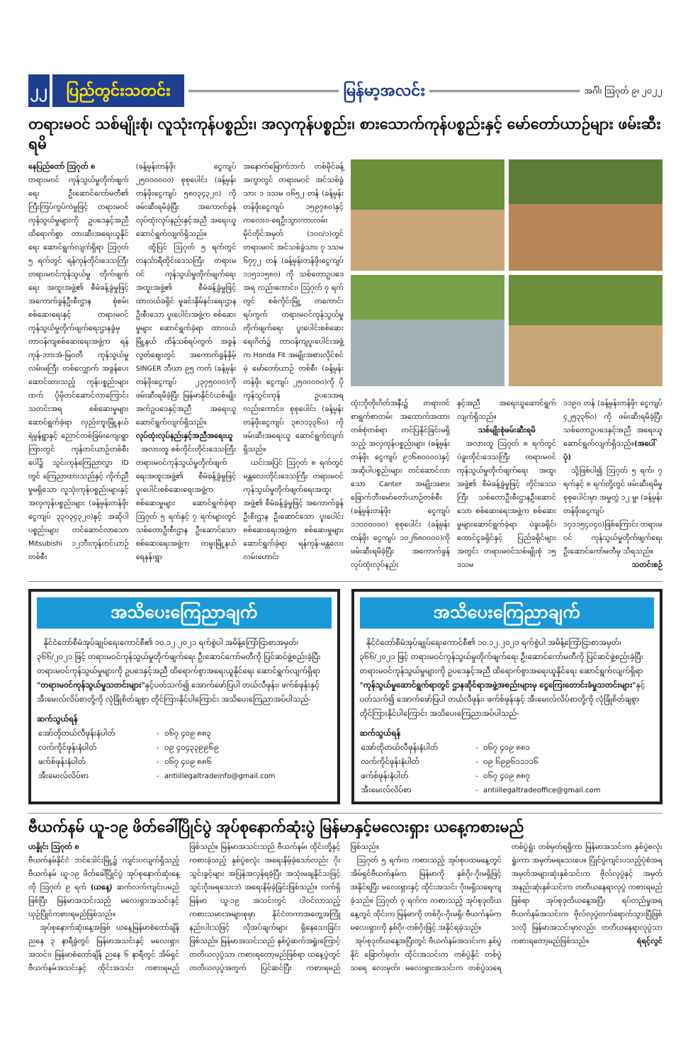၂၂ ပြည်တွင်းသတင်း
မြန်မာ့အလင်း
အင်္ဂါ၊ ဩဂုတ် ၉၊ ၂၀၂၂
တရားမဝင် သစ်မျိုးစုံ၊ လူသုံးကုန်ပစ္စည်း၊ အလှကုန်ပစ္စည်း၊ စားသောက်ကုန်ပစ္စည်းနှင့် မော်တော်ယာဉ်များ ဖမ်းဆီးရမိ
နေပြည်တော် ဩဂုတ် ၈
တရားမဝင် ကုန်သွယ်မှုတိုက်ဖျက်ရေး ဦးဆောင်ကော်မတီ၏ ကြီးကြပ်ကွပ်ကဲမှုဖြင့် တရားမဝင် ကုန်သွယ်မှုများကို ဥပဒေနှင့်အညီ ထိရောက်စွာ တားဆီးအရေးယူနိုင်ရေး ဆောင်ရွက်လျက်ရှိရာ ဩဂုတ် ၅ ရက်တွင် ရန်ကုန်တိုင်းဒေသကြီး တရားမဝင်ကုန်သွယ်မှု တိုက်ဖျက်ရေး အထူးအဖွဲ့၏ စီမံခန့်ခွဲမှုဖြင့် အကောက်ခွန်ဦးစီးဌာန စုံစမ်းစစ်ဆေးရေးနှင့် တရားမဝင် ကုန်သွယ်မှုတိုက်ဖျက်ရေးဌာနခွဲမှ တာဝန်ကျစစ်ဆေးရေးအဖွဲ့က ရန်ကုန်-ဘားအံ-မြဝတီ ကုန်သွယ်မှုလမ်းမကြီး တစ်လျှောက် အခွန်ပေးဆောင်ထားသည့် ကုန်ပစ္စည်းများ ထက် ပိုမိုတင်ဆောင်လာကြောင်း သတင်းအရ စစ်ဆေးမှုများ ဆောင်ရွက်ခဲ့ရာ လှည်းကူးမြို့နယ် ရဲမွန်ရွာနှင့် ညောင်တစ်ခြမ်းကျေးရွာကြားတွင် ကုန်တင်ယာဉ်တစ်စီးပေါ်၌ သွင်းကုန်ကြေညာလွှာ ID တွင် ကြေညာထားသည်နှင့် ကိုက်ညီမှုမရှိသော လူသုံးကုန်ပစ္စည်းများနှင့် အလှကုန်ပစ္စည်းများ (ခန့်မှန်းတန်ဖိုးငွေကျပ် ၃၃၀၃၄၃၂၀)နှင့် အဆိုပါပစ္စည်းများ တင်ဆောင်လာသော Mitsubishi ၁၂ဘီးကုန်တင်ယာဉ်တစ်စီး
(ခန့်မှန်းတန်ဖိုး ငွေကျပ် ၂၅၀၀၀၀၀၀) စုစုပေါင်း (ခန့်မှန်းတန်ဖိုးငွေကျပ် ၅၈၀၃၄၃၂၀) ကို ဖမ်းဆီးရမိခဲ့ပြီး အကောက်ခွန်လုပ်ထုံးလုပ်နည်းနှင့်အညီ အရေးယူ ဆောင်ရွက်လျက်ရှိသည်။
ထို့ပြင် ဩဂုတ် ၅ ရက်တွင် တနင်္သာရီတိုင်းဒေသကြီး တရားမဝင် ကုန်သွယ်မှုတိုက်ဖျက်ရေး အထူးအဖွဲ့၏ စီမံခန့်ခွဲမှုဖြင့် ထားဝယ်ခရိုင် မူခင်းနှိမ်နင်းရေးဌာနဦးစီးသော ပူးပေါင်းအဖွဲ့က စစ်ဆေးမှုများ ဆောင်ရွက်ခဲ့ရာ ထားဝယ်မြို့နယ် ထိန်သစ်ရပ်ကွက် အခွန်လွတ်ဈေးတွင် အကောက်ခွန်နှိမ့် SINGER ဘီယာ ၉၅ ကတ် (ခန့်မှန်းတန်ဖိုးငွေကျပ် ၂၃၇၅၀၀၀)ကို ဖမ်းဆီးရမိခဲ့ပြီး မြန်မာနိုင်ငံယစ်မျိုး အက်ဥပဒေနှင့်အညီ အရေးယူဆောင်ရွက်လျက်ရှိသည်။
လုပ်ထုံးလုပ်နည်းနှင့်အညီအရေးယူ
အလားတူ စစ်ကိုင်းတိုင်းဒေသကြီး တရားမဝင်ကုန်သွယ်မှုတိုက်ဖျက်ရေးအထူးအဖွဲ့၏ စီမံခန့်ခွဲမှုဖြင့် ပူးပေါင်းစစ်ဆေးရေးအဖွဲ့က စစ်ဆေးမှုများ ဆောင်ရွက်ခဲ့ရာ ဩဂုတ် ၅ ရက်နှင့် ၇ ရက်များတွင် သစ်တောဦးစီးဌာန ဦးဆောင်သော စစ်ဆေးရေးအဖွဲ့က တမူးမြို့နယ် ရေနန်းရွာ
အနောက်မြောက်ဘက် တစ်မိုင်ခန့်အကွာတွင် တရားမဝင် အင်သစ်ခွဲသား ၁ ဒသမ ၀၆၅၂ တန် (ခန့်မှန်းတန်ဖိုးငွေကျပ် ၁၅၉၇၈၀)နှင့် ကလေး၀-ရေဦးသွားကားလမ်း မိုင်တိုင်အမှတ် (၁၀၀/၁)တွင် တရားမဝင် အင်သစ်ခွဲသား ၇ ဒသမ ၆၇၇၂ တန် (ခန့်မှန်းတန်ဖိုးငွေကျပ် ၁၁၅၁၁၅၈၀) ကို သစ်တောဥပဒေအရ လည်းကောင်း၊ ဩဂုတ် ၇ ရက်တွင် စစ်ကိုင်းမြို့ တကောင်းရပ်ကွက် တရားမဝင်ကုန်သွယ်မှုတိုက်ဖျက်ရေး ပူးပေါင်းစစ်ဆေးရေးဂိတ်၌ တာဝန်ကျပူးပေါင်းအဖွဲ့က Honda Fit အမျိုးအစားလိုင်စင်မဲ့ မော်တော်ယာဉ် တစ်စီး (ခန့်မှန်းတန်ဖိုး ငွေကျပ် ၂၅၀၀၀၀၀)ကို ပိုကုန်သွင်းကုန် ဥပဒေအရ လည်းကောင်း၊ စုစုပေါင်း (ခန့်မှန်းတန်ဖိုးငွေကျပ် ၃၈၁၁၃၃၆၀) ကို ဖမ်းဆီးအရေးယူ ဆောင်ရွက်လျက်ရှိသည်။
ယင်းအပြင် ဩဂုတ် ၈ ရက်တွင် မန္တလေးတိုင်းဒေသကြီး တရားမဝင် ကုန်သွယ်မှုတိုက်ဖျက်ရေးအထူးအဖွဲ့၏ စီမံခန့်ခွဲမှုဖြင့် အကောက်ခွန်ဦးစီးဌာန ဦးဆောင်သော ပူးပေါင်းစစ်ဆေးရေးအဖွဲ့က စစ်ဆေးမှုများ ဆောင်ရွက်ခဲ့ရာ ရန်ကုန်-မန္တလေး လမ်းဟောင်း
ထုံးဘိုတိုးဂိတ်အနီး၌ တရားဝင်စာရွက်စာတမ်း အထောက်အထား တစ်စုံတစ်ရာ တင်ပြနိုင်ခြင်းမရှိသည့် အလှကုန်ပစ္စည်းများ (ခန့်မှန်းတန်ဖိုး ငွေကျပ် ၉၁၆၈၀၀၀၀)နှင့် အဆိုပါပစ္စည်းများ တင်ဆောင်လာသော Canter အမျိုးအစား ခြောက်ဘီးမော်တော်ယာဉ်တစ်စီး (ခန့်မှန်းတန်ဖိုး ငွေကျပ် ၁၁၀၀၀၀၀၀) စုစုပေါင်း (ခန့်မှန်းတန်ဖိုး ငွေကျပ် ၁၀၂၆၈၀၀၀၀)ကို ဖမ်းဆီးရမိခဲ့ပြီး အကောက်ခွန် လုပ်ထုံးလုပ်နည်း
နှင့်အညီ အရေးယူဆောင်ရွက်လျက်ရှိသည်။
သစ်မျိုးစုံဖမ်းဆီးရမိ
အလားတူ ဩဂုတ် ၈ ရက်တွင် ပဲခူးတိုင်းဒေသကြီး တရားမဝင် ကုန်သွယ်မှုတိုက်ဖျက်ရေး အထူးအဖွဲ့၏ စီမံခန့်ခွဲမှုဖြင့် တိုင်းဒေသကြီး သစ်တောဦးစီးဌာနဦးဆောင်သော စစ်ဆေးရေးအဖွဲ့က စစ်ဆေးမှုများဆောင်ရွက်ခဲ့ရာ ပဲခူးခရိုင်၊ တောင်ငူခရိုင်နှင့် ပြည်ခရိုင်များအတွင်း တရားမဝင်သစ်မျိုးစုံ ၁၅ ဒသမ
၁၁၉၀ တန် (ခန့်မှန်းတန်ဖိုး ငွေကျပ် ၄၂၅၃၃၆၀) ကို ဖမ်းဆီးရမိခဲ့ပြီး သစ်တောဥပဒေနှင့်အညီ အရေးယူ ဆောင်ရွက်လျက်ရှိသည်။(အပေါ်ပုံ)
သို့ဖြစ်ပါ၍ ဩဂုတ် ၅ ရက်၊ ၇ ရက်နှင့် ၈ ရက်တို့တွင် ဖမ်းဆီးရမိမှု စုစုပေါင်းမှာ အမှုတွဲ ၁၂ မှု၊ (ခန့်မှန်းတန်ဖိုးငွေကျပ် ၁၇၁၁၅၄၀၄၀)ဖြစ်ကြောင်း တရားမဝင် ကုန်သွယ်မှုတိုက်ဖျက်ရေး ဦးဆောင်ကော်မတီမှ သိရသည်။ သတင်းစဉ်
အသိပေးကြေညာချက်
နိုင်ငံတော်စီမံအုပ်ချုပ်ရေးကောင်စီ၏ ၁၀.၁၂.၂၀၂၁ ရက်စွဲပါ အမိန့်ကြော်ငြာစာအမှတ်၊ ၃၆၆/၂၀၂၁ ဖြင့် တရားမဝင်ကုန်သွယ်မှုတိုက်ဖျက်ရေး ဦးဆောင်ကော်မတီကို ပြင်ဆင်ဖွဲ့စည်းခဲ့ပြီး တရားမဝင်ကုန်သွယ်မှုများကို ဥပဒေနှင့်အညီ ထိရောက်စွာအရေးယူနိုင်ရေး ဆောင်ရွက်လျက်ရှိရာ "တရားမဝင်ကုန်သွယ်မှုသတင်းများ"နှင့်ပတ်သက်၍ အောက်ဖော်ပြပါ တယ်လီဖုန်း၊ ဖက်စ်ဖုန်းနှင့် အီးမေးလ်လိပ်စာတို့ကို လုံခြုံစိတ်ချစွာ တိုင်ကြားနိုင်ပါကြောင်း အသိပေးကြေညာအပ်ပါသည်-
ဆက်သွယ်ရန်
| အော်တိုတယ်လီဖုန်းနံပါတ် | - | ၀၆၇ ၄၀၉ ၈၈၃ |
| လက်ကိုင်ဖုန်းနံပါတ် | - | ၀၉ ၄၀၄၃၃၉၉၆၉ |
| ဖက်စ်ဖုန်းနံပါတ် | - | ၀၆၇ ၄၀၉ ၈၈၆ |
| အီးမေးလ်လိပ်စာ | - | antiillegaltradeinfo@gmail.com |
အသိပေးကြေညာချက်
နိုင်ငံတော်စီမံအုပ်ချုပ်ရေးကောင်စီ၏ ၁၀.၁၂.၂၀၂၁ ရက်စွဲပါ အမိန့်ကြော်ငြာစာအမှတ်၊ ၃၆၆/၂၀၂၁ ဖြင့် တရားမဝင်ကုန်သွယ်မှုတိုက်ဖျက်ရေး ဦးဆောင်ကော်မတီကို ပြင်ဆင်ဖွဲ့စည်းခဲ့ပြီး တရားမဝင်ကုန်သွယ်မှုများကို ဥပဒေနှင့်အညီ ထိရောက်စွာအရေးယူနိုင်ရေး ဆောင်ရွက်လျက်ရှိရာ "ကုန်သွယ်မှုဆောင်ရွက်ရာတွင် ဌာနဆိုင်ရာအဖွဲ့အစည်းများမှ ငွေကြေးတောင်းခံမှုသတင်းများ"နှင့် ပတ်သက်၍ အောက်ဖော်ပြပါ တယ်လီဖုန်း၊ ဖက်စ်ဖုန်းနှင့် အီးမေးလ်လိပ်စာတို့ကို လုံခြုံစိတ်ချစွာ တိုင်ကြားနိုင်ပါကြောင်း အသိပေးကြေညာအပ်ပါသည်-
ဆက်သွယ်ရန်
| အော်တိုတယ်လီဖုန်းနံပါတ် | - | ၀၆၇ ၄၀၉ ၈၈၁ |
| လက်ကိုင်ဖုန်းနံပါတ် | - | ၀၉ ၆၉၉၆၁၁၁၁၆ |
| ဖက်စ်ဖုန်းနံပါတ် | - | ၀၆၇ ၄၀၉ ၈၈၇ |
| အီးမေးလ်လိပ်စာ | - | antiillegaltradeoffice@gmail.com |
ဗီယက်နမ် ယူ-၁၉ ဖိတ်ခေါ်ပြိုင်ပွဲ အုပ်စုနောက်ဆုံးပွဲ မြန်မာနှင့်မလေးရှား ယနေ့ကစားမည်
ဟန္နိုင်း ဩဂုတ် ၈
ဗီယက်နမ်နိုင်ငံ ဘင်ဒေါင်းမြို့၌ ကျင်းပလျက်ရှိသည့် ဗီယက်နမ် ယူ-၁၉ ဖိတ်ခေါ်ပြိုင်ပွဲ အုပ်စုနောက်ဆုံးနေ့ကို ဩဂုတ် ၉ ရက် (ယနေ့) ဆက်လက်ကျင်းပမည်ဖြစ်ပြီး မြန်မာအသင်းသည် မလေးရှားအသင်းနှင့် ယှဉ်ပြိုင်ကစားရမည်ဖြစ်သည်။
အုပ်စုနောက်ဆုံးနေ့အဖြစ် ယနေ့မြန်မာစံတော်ချိန် ညနေ ၃ နာရီခွဲတွင် မြန်မာအသင်းနှင့် မလေးရှားအသင်း၊ မြန်မာစံတော်ချိန် ညနေ ၆ နာရီတွင် အိမ်ရှင်ဗီယက်နမ်အသင်းနှင့် ထိုင်းအသင်း ကစားရမည်ဖြစ်သည်။ မြန်မာအသင်းသည် ဗီယက်နမ်၊ ထိုင်းတို့နှင့် ကစားခဲ့သည့် နှစ်ပွဲစလုံး အရေးနိမ့်ခဲ့သော်လည်း ဂိုးသွင်းခွင့်များ အပြန်အလှန်ရခဲ့ပြီး အသုံးမချနိုင်သဖြင့် သွင်းဂိုးမရသေးဘဲ အရေးနိမ့်ခဲ့ခြင်းဖြစ်သည်။ လက်ရှိမြန်မာ ယူ-၁၉ အသင်းတွင် ပါဝင်လာသည့် ကစားသမားအများစုမှာ နိုင်ငံတကာအတွေ့အကြုံနည်းပါးသဖြင့် လိုအပ်ချက်များ ရှိနေသေးခြင်းဖြစ်သည်။ မြန်မာအသင်းသည် နှစ်ပွဲဆက်အရှုံးကြောင့် တတိယလုပွဲသာ ကစားရတော့မည်ဖြစ်ရာ ယနေ့ပွဲတွင် တတိယလုပွဲအတွက် ပြင်ဆင်ပြီး ကစားရမည်ဖြစ်သည်။
ဩဂုတ် ၅ ရက်က ကစားသည့် အုပ်စုပထမနေ့တွင် အိမ်ရှင်ဗီယက်နမ်က မြန်မာကို နှစ်ဂိုး-ဂိုးမရှိဖြင့် အနိုင်ရပြီး မလေးရှားနှင့် ထိုင်းအသင်း ဂိုးမရှိသရေကျခဲ့သည်။ ဩဂုတ် ၇ ရက်က ကစားသည့် အုပ်စုဒုတိယနေ့တွင် ထိုင်းက မြန်မာကို တစ်ဂိုး-ဂိုးမရှိ၊ ဗီယက်နမ်က မလေးရှားကို နှစ်ဂိုး-တစ်ဂိုးဖြင့် အနိုင်ရခဲ့သည်။
အုပ်စုဒုတိယနေ့အပြီးတွင် ဗီယက်နမ်အသင်းက နှစ်ပွဲနိုင် ခြောက်မှတ်၊ ထိုင်းအသင်းက တစ်ပွဲနိုင် တစ်ပွဲသရေ လေးမှတ်၊ မလေးရှားအသင်းက တစ်ပွဲသရေ တစ်ပွဲရှုံး တစ်မှတ်ရရှိကာ မြန်မာအသင်းက နှစ်ပွဲစလုံးရှုံးကာ အမှတ်မရသေးပေ။ ပြိုင်ပွဲကျင်းပသည့်ပုံစံအရ အမှတ်အများဆုံးနှစ်သင်းက ဗိုလ်လုပွဲနှင့် အမှတ်အနည်းဆုံးနှစ်သင်းက တတိယနေရာလုပွဲ ကစားရမည်ဖြစ်ရာ အုပ်စုဒုတိယနေ့အပြီး ရပ်တည်မှုအရ ဗီယက်နမ်အသင်းက ဗိုလ်လုပွဲတက်ရောက်သွားပြီဖြစ်သလို မြန်မာအသင်းမှာလည်း တတိယနေရာလုပွဲသာ ကစားရတော့မည်ဖြစ်သည်။ ရဲရင့်လွင်